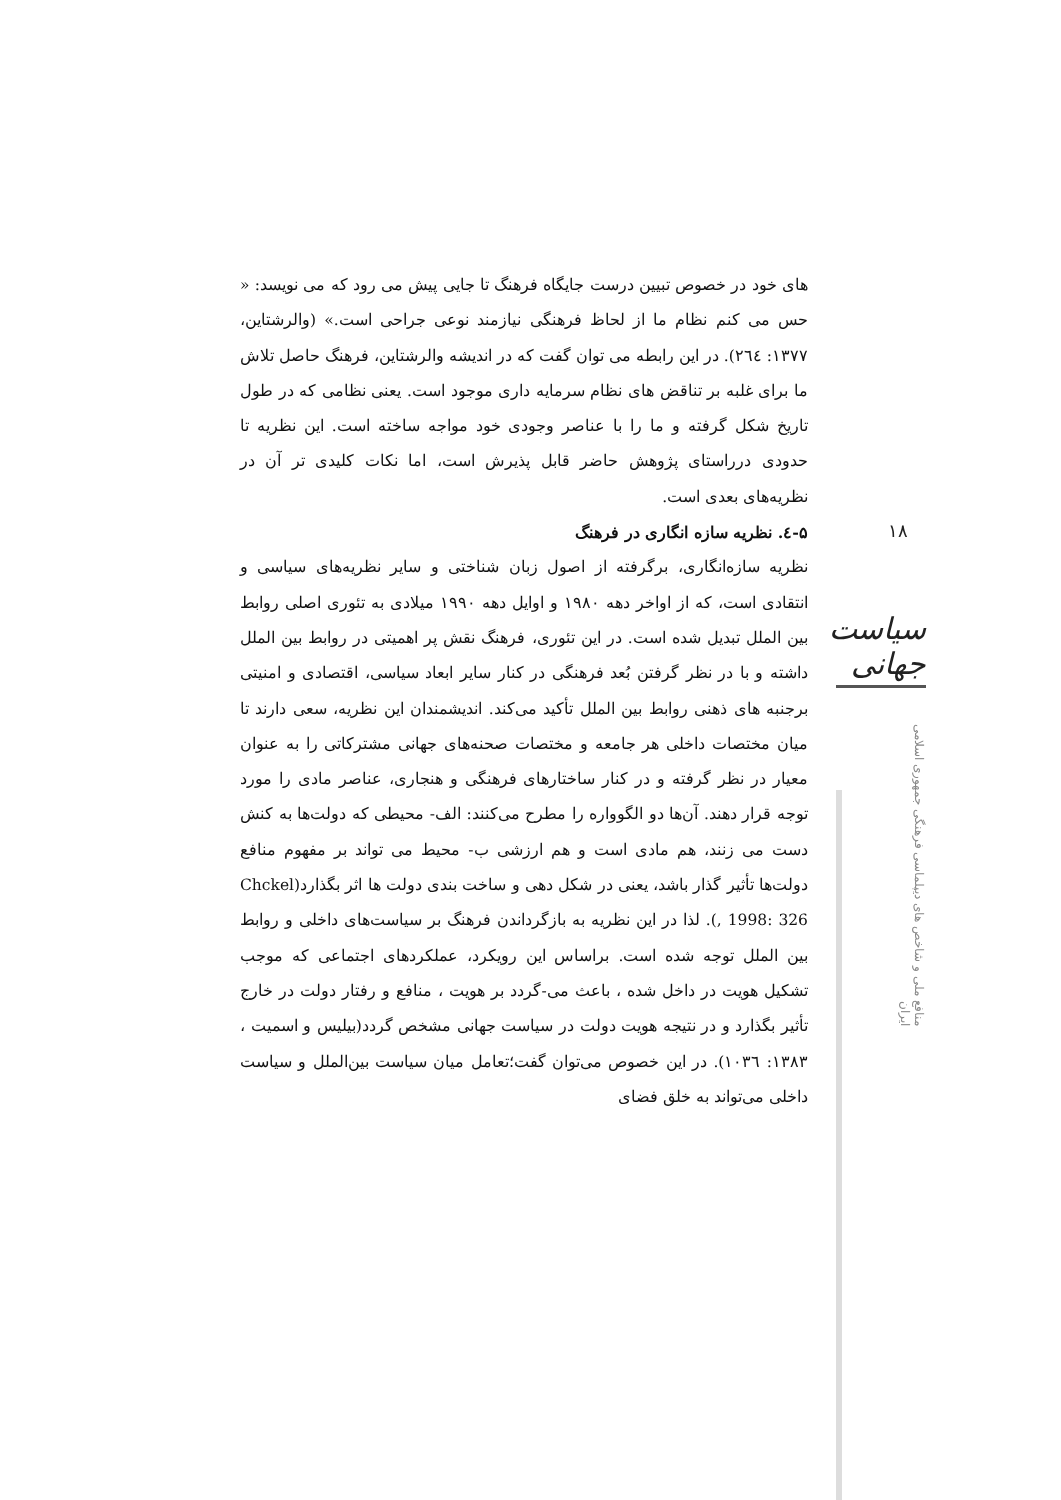های خود در خصوص تبیین درست جایگاه فرهنگ تا جایی پیش می رود که می نویسد: « حس می کنم نظام ما از لحاظ فرهنگی نیازمند نوعی جراحی است.» (والرشتاین، ۱۳۷۷: ٢٦٤). در این رابطه می توان گفت که در اندیشه والرشتاین، فرهنگ حاصل تلاش ما برای غلبه بر تناقض های نظام سرمایه داری موجود است. یعنی نظامی که در طول تاریخ شکل گرفته و ما را با عناصر وجودی خود مواجه ساخته است. این نظریه تا حدودی درراستای پژوهش حاضر قابل پذیرش است، اما نکات کلیدی تر آن در نظریه‌های بعدی است.
۵-٤. نظریه سازه انگاری در فرهنگ
نظریه سازه‌انگاری، برگرفته از اصول زبان شناختی و سایر نظریه‌های سیاسی و انتقادی است، که از اواخر دهه ۱۹۸۰ و اوایل دهه ۱۹۹۰ میلادی به تئوری اصلی روابط بین الملل تبدیل شده است. در این تئوری، فرهنگ نقش پر اهمیتی در روابط بین الملل داشته و با در نظر گرفتن بُعد فرهنگی در کنار سایر ابعاد سیاسی، اقتصادی و امنیتی برجنبه های ذهنی روابط بین الملل تأکید می‌کند. اندیشمندان این نظریه، سعی دارند تا میان مختصات داخلی هر جامعه و مختصات صحنه‌های جهانی مشترکاتی را به عنوان معیار در نظر گرفته و در کنار ساختارهای فرهنگی و هنجاری، عناصر مادی را مورد توجه قرار دهند. آن‌ها دو الگوواره را مطرح می‌کنند: الف- محیطی که دولت‌ها به کنش دست می زنند، هم مادی است و هم ارزشی ب- محیط می تواند بر مفهوم منافع دولت‌ها تأثیر گذار باشد، یعنی در شکل دهی و ساخت بندی دولت ها اثر بگذارد(Chckel , 1998: 326). لذا در این نظریه به بازگرداندن فرهنگ بر سیاست‌های داخلی و روابط بین الملل توجه شده است. براساس این رویکرد، عملکردهای اجتماعی که موجب تشکیل هویت در داخل شده ، باعث می-گردد بر هویت ، منافع و رفتار دولت در خارج تأثیر بگذارد و در نتیجه هویت دولت در سیاست جهانی مشخص گردد(بیلیس و اسمیت ، ۱۳۸۳: ۱۰۳٦). در این خصوص می‌توان گفت؛تعامل میان سیاست بین‌الملل و سیاست داخلی می‌تواند به خلق فضای
۱۸
سیاست جهانی
منافع ملی و شاخص های دیپلماسی فرهنگی جمهوری اسلامی ایران